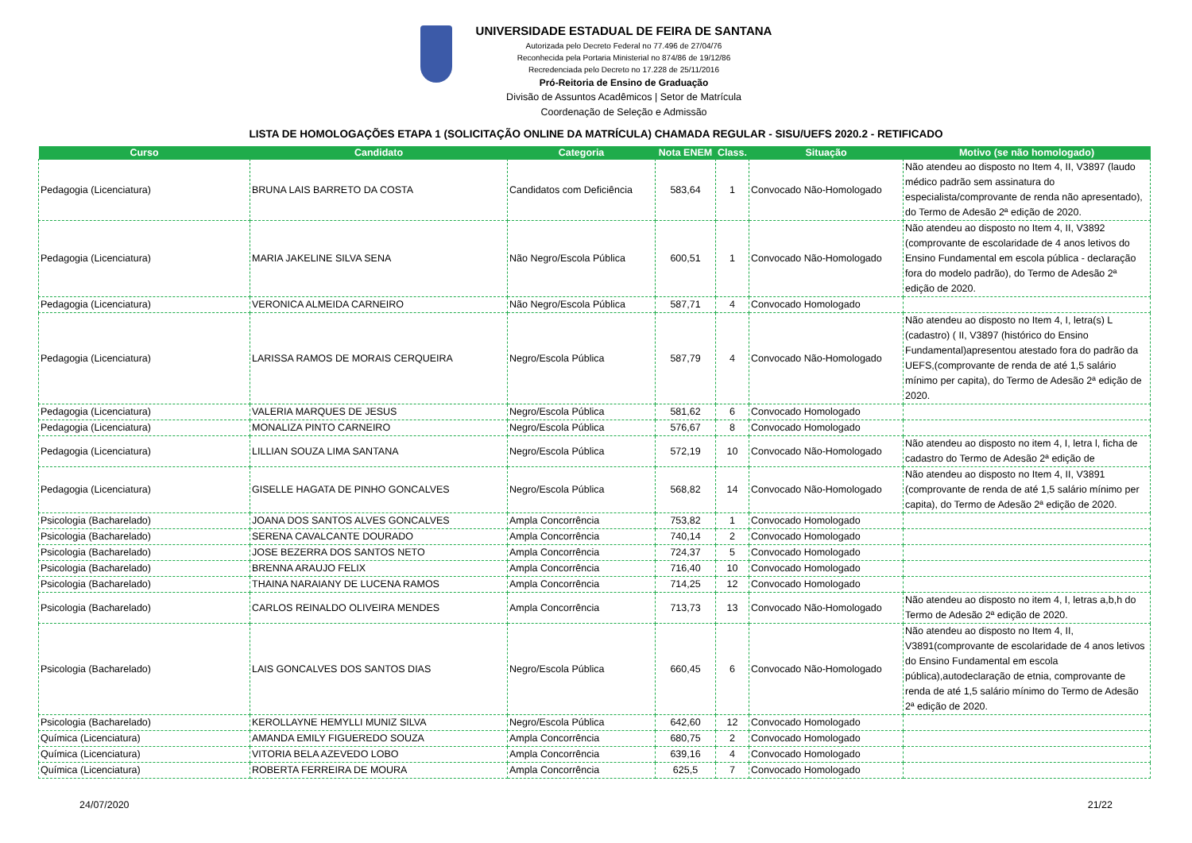UNIVERSIDADE ESTADUAL DE FEIRA DE SANTANA
Autorizada pelo Decreto Federal no 77.496 de 27/04/76
Reconhecida pela Portaria Ministerial no 874/86 de 19/12/86
Recredenciada pelo Decreto no 17.228 de 25/11/2016
Pró-Reitoria de Ensino de Graduação
Divisão de Assuntos Acadêmicos | Setor de Matrícula
Coordenação de Seleção e Admissão
LISTA DE HOMOLOGAÇÕES ETAPA 1 (SOLICITAÇÃO ONLINE DA MATRÍCULA) CHAMADA REGULAR - SISU/UEFS 2020.2 - RETIFICADO
| Curso | Candidato | Categoria | Nota ENEM | Class. | Situação | Motivo (se não homologado) |
| --- | --- | --- | --- | --- | --- | --- |
| Pedagogia (Licenciatura) | BRUNA LAIS BARRETO DA COSTA | Candidatos com Deficiência | 583,64 | 1 | Convocado Não-Homologado | Não atendeu ao disposto no Item 4, II, V3897 (laudo médico padrão sem assinatura do especialista/comprovante de renda não apresentado), do Termo de Adesão 2ª edição de 2020. |
| Pedagogia (Licenciatura) | MARIA JAKELINE SILVA SENA | Não Negro/Escola Pública | 600,51 | 1 | Convocado Não-Homologado | Não atendeu ao disposto no Item 4, II, V3892 (comprovante de escolaridade de 4 anos letivos do Ensino Fundamental em escola pública - declaração fora do modelo padrão), do Termo de Adesão 2ª edição de 2020. |
| Pedagogia (Licenciatura) | VERONICA ALMEIDA CARNEIRO | Não Negro/Escola Pública | 587,71 | 4 | Convocado Homologado | |
| Pedagogia (Licenciatura) | LARISSA RAMOS DE MORAIS CERQUEIRA | Negro/Escola Pública | 587,79 | 4 | Convocado Não-Homologado | Não atendeu ao disposto no Item 4, I, letra(s) L (cadastro) ( II, V3897 (histórico do Ensino Fundamental)apresentou atestado fora do padrão da UEFS,(comprovante de renda de até 1,5 salário mínimo per capita), do Termo de Adesão 2ª edição de 2020. |
| Pedagogia (Licenciatura) | VALERIA MARQUES DE JESUS | Negro/Escola Pública | 581,62 | 6 | Convocado Homologado | |
| Pedagogia (Licenciatura) | MONALIZA PINTO CARNEIRO | Negro/Escola Pública | 576,67 | 8 | Convocado Homologado | |
| Pedagogia (Licenciatura) | LILLIAN SOUZA LIMA SANTANA | Negro/Escola Pública | 572,19 | 10 | Convocado Não-Homologado | Não atendeu ao disposto no item 4, I, letra l, ficha de cadastro do Termo de Adesão 2ª edição de |
| Pedagogia (Licenciatura) | GISELLE HAGATA DE PINHO GONCALVES | Negro/Escola Pública | 568,82 | 14 | Convocado Não-Homologado | Não atendeu ao disposto no Item 4, II, V3891 (comprovante de renda de até 1,5 salário mínimo per capita), do Termo de Adesão 2ª edição de 2020. |
| Psicologia (Bacharelado) | JOANA DOS SANTOS ALVES GONCALVES | Ampla Concorrência | 753,82 | 1 | Convocado Homologado | |
| Psicologia (Bacharelado) | SERENA CAVALCANTE DOURADO | Ampla Concorrência | 740,14 | 2 | Convocado Homologado | |
| Psicologia (Bacharelado) | JOSE BEZERRA DOS SANTOS NETO | Ampla Concorrência | 724,37 | 5 | Convocado Homologado | |
| Psicologia (Bacharelado) | BRENNA ARAUJO FELIX | Ampla Concorrência | 716,40 | 10 | Convocado Homologado | |
| Psicologia (Bacharelado) | THAINA NARAIANY DE LUCENA RAMOS | Ampla Concorrência | 714,25 | 12 | Convocado Homologado | |
| Psicologia (Bacharelado) | CARLOS REINALDO OLIVEIRA MENDES | Ampla Concorrência | 713,73 | 13 | Convocado Não-Homologado | Não atendeu ao disposto no item 4, I, letras a,b,h do Termo de Adesão 2ª edição de 2020. |
| Psicologia (Bacharelado) | LAIS GONCALVES DOS SANTOS DIAS | Negro/Escola Pública | 660,45 | 6 | Convocado Não-Homologado | Não atendeu ao disposto no Item 4, II, V3891(comprovante de escolaridade de 4 anos letivos do Ensino Fundamental em escola pública),autodeclaração de etnia, comprovante de renda de até 1,5 salário mínimo do Termo de Adesão 2ª edição de 2020. |
| Psicologia (Bacharelado) | KEROLLAYNE HEMYLLI MUNIZ SILVA | Negro/Escola Pública | 642,60 | 12 | Convocado Homologado | |
| Química (Licenciatura) | AMANDA EMILY FIGUEREDO SOUZA | Ampla Concorrência | 680,75 | 2 | Convocado Homologado | |
| Química (Licenciatura) | VITORIA BELA AZEVEDO LOBO | Ampla Concorrência | 639,16 | 4 | Convocado Homologado | |
| Química (Licenciatura) | ROBERTA FERREIRA DE MOURA | Ampla Concorrência | 625,5 | 7 | Convocado Homologado | |
24/07/2020 21/22